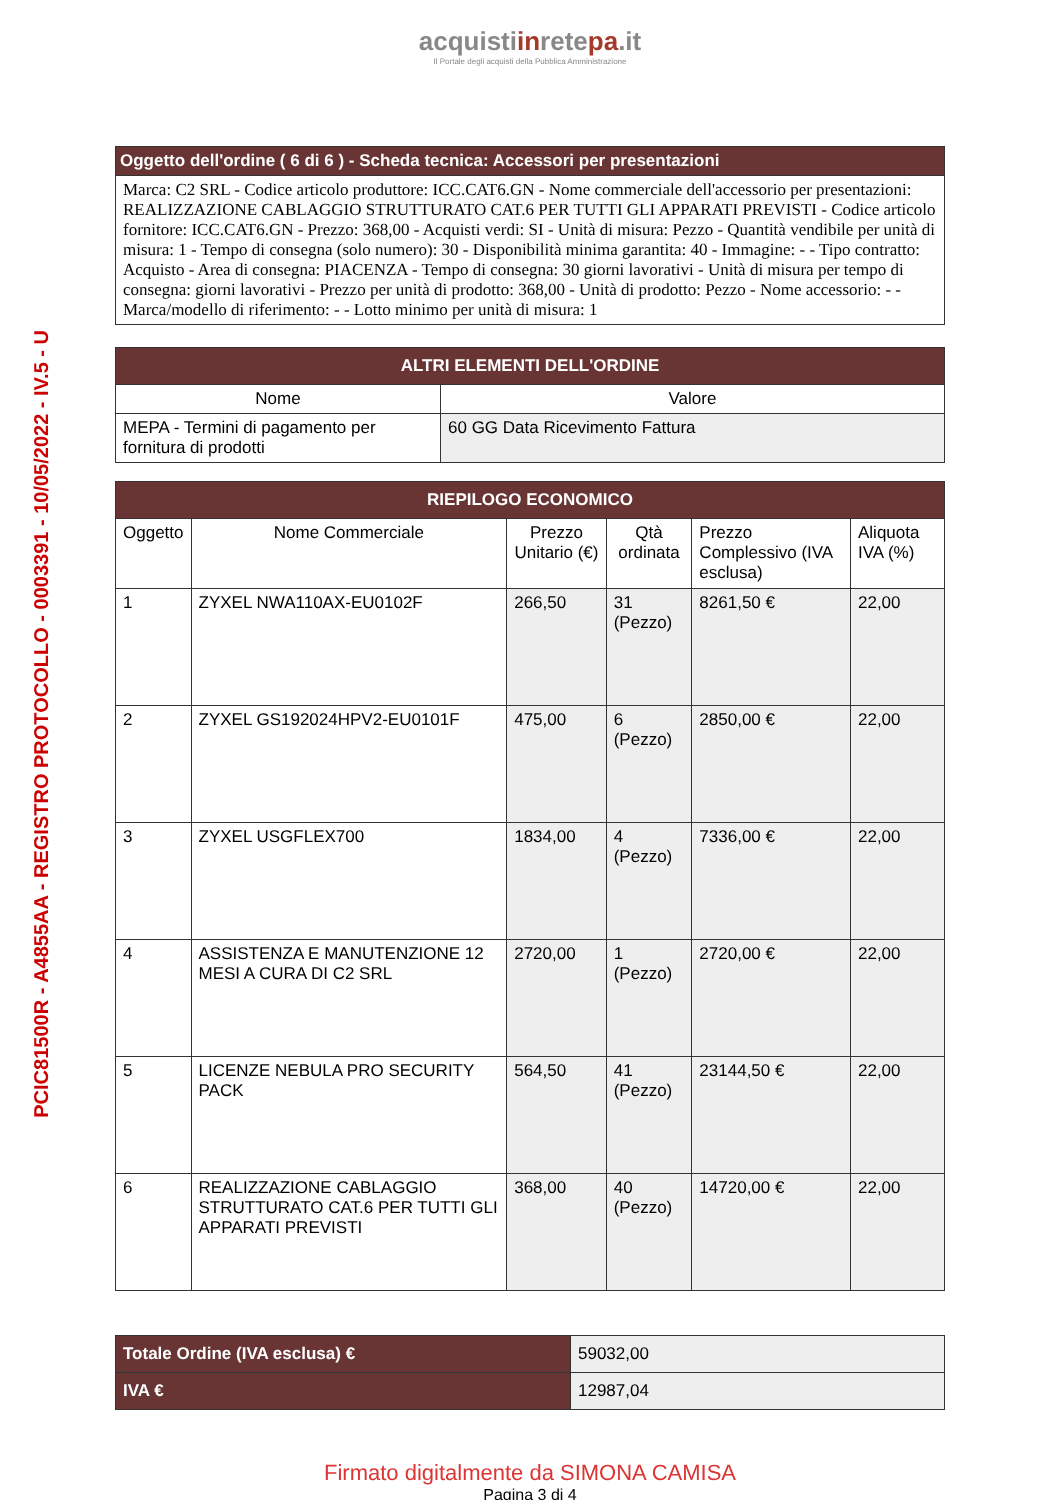PCIC81500R - A4855AA - REGISTRO PROTOCOLLO - 0003391 - 10/05/2022 - IV.5 - U
acquistiinretepa.it
Il Portale degli acquisti della Pubblica Amministrazione
| Oggetto dell'ordine ( 6 di 6 ) - Scheda tecnica: Accessori per presentazioni |
| Marca: C2 SRL - Codice articolo produttore: ICC.CAT6.GN - Nome commerciale dell'accessorio per presentazioni: REALIZZAZIONE CABLAGGIO STRUTTURATO CAT.6 PER TUTTI GLI APPARATI PREVISTI - Codice articolo fornitore: ICC.CAT6.GN - Prezzo: 368,00 - Acquisti verdi: SI - Unità di misura: Pezzo - Quantità vendibile per unità di misura: 1 - Tempo di consegna (solo numero): 30 - Disponibilità minima garantita: 40 - Immagine: - - Tipo contratto: Acquisto - Area di consegna: PIACENZA - Tempo di consegna: 30 giorni lavorativi - Unità di misura per tempo di consegna: giorni lavorativi - Prezzo per unità di prodotto: 368,00 - Unità di prodotto: Pezzo - Nome accessorio: - - Marca/modello di riferimento: - - Lotto minimo per unità di misura: 1 |
| ALTRI ELEMENTI DELL'ORDINE | |
| --- | --- |
| Nome | Valore |
| MEPA - Termini di pagamento per fornitura di prodotti | 60 GG Data Ricevimento Fattura |
| RIEPILOGO ECONOMICO | | | | | |
| --- | --- | --- | --- | --- | --- |
| Oggetto | Nome Commerciale | Prezzo Unitario (€) | Qtà ordinata | Prezzo Complessivo (IVA esclusa) | Aliquota IVA (%) |
| 1 | ZYXEL NWA110AX-EU0102F | 266,50 | 31 (Pezzo) | 8261,50 € | 22,00 |
| 2 | ZYXEL GS192024HPV2-EU0101F | 475,00 | 6 (Pezzo) | 2850,00 € | 22,00 |
| 3 | ZYXEL USGFLEX700 | 1834,00 | 4 (Pezzo) | 7336,00 € | 22,00 |
| 4 | ASSISTENZA E MANUTENZIONE 12 MESI A CURA DI C2 SRL | 2720,00 | 1 (Pezzo) | 2720,00 € | 22,00 |
| 5 | LICENZE NEBULA PRO SECURITY PACK | 564,50 | 41 (Pezzo) | 23144,50 € | 22,00 |
| 6 | REALIZZAZIONE CABLAGGIO STRUTTURATO CAT.6 PER TUTTI GLI APPARATI PREVISTI | 368,00 | 40 (Pezzo) | 14720,00 € | 22,00 |
| Totale Ordine (IVA esclusa) € | 59032,00 |
| IVA € | 12987,04 |
Firmato digitalmente da SIMONA CAMISA
Pagina 3 di 4